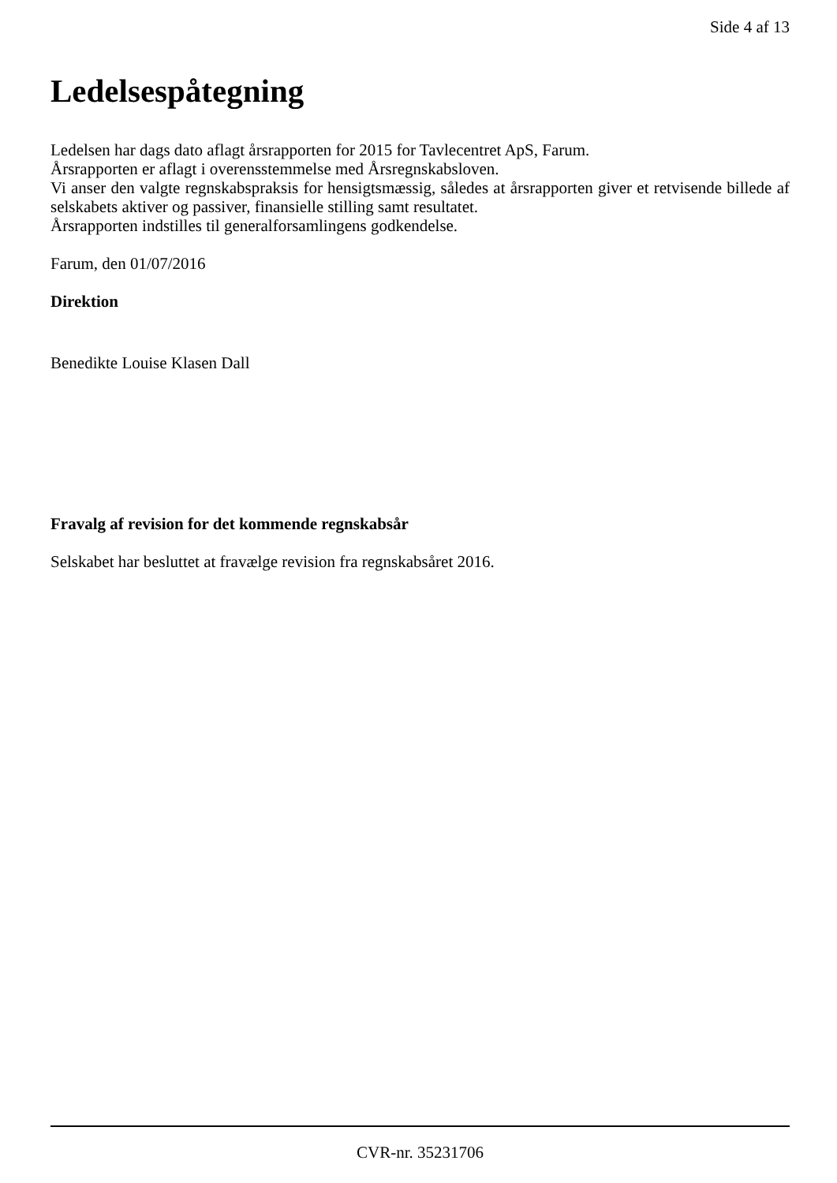Side 4 af 13
Ledelsespåtegning
Ledelsen har dags dato aflagt årsrapporten for 2015 for Tavlecentret ApS, Farum.
Årsrapporten er aflagt i overensstemmelse med Årsregnskabsloven.
Vi anser den valgte regnskabspraksis for hensigtsmæssig, således at årsrapporten giver et retvisende billede af selskabets aktiver og passiver, finansielle stilling samt resultatet.
Årsrapporten indstilles til generalforsamlingens godkendelse.
Farum, den 01/07/2016
Direktion
Benedikte Louise Klasen Dall
Fravalg af revision for det kommende regnskabsår
Selskabet har besluttet at fravælge revision fra regnskabsåret 2016.
CVR-nr. 35231706